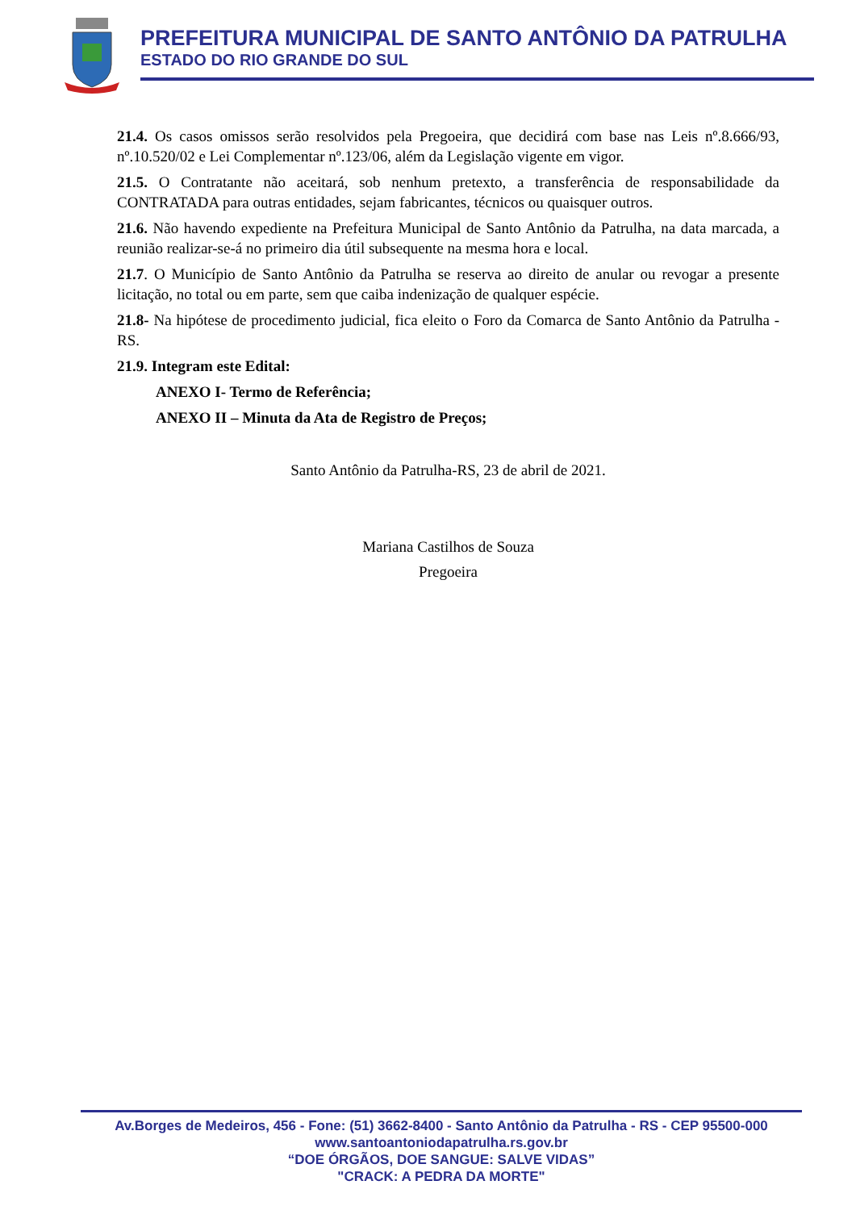PREFEITURA MUNICIPAL DE SANTO ANTÔNIO DA PATRULHA
ESTADO DO RIO GRANDE DO SUL
21.4. Os casos omissos serão resolvidos pela Pregoeira, que decidirá com base nas Leis nº.8.666/93, nº.10.520/02 e Lei Complementar nº.123/06, além da Legislação vigente em vigor.
21.5. O Contratante não aceitará, sob nenhum pretexto, a transferência de responsabilidade da CONTRATADA para outras entidades, sejam fabricantes, técnicos ou quaisquer outros.
21.6. Não havendo expediente na Prefeitura Municipal de Santo Antônio da Patrulha, na data marcada, a reunião realizar-se-á no primeiro dia útil subsequente na mesma hora e local.
21.7. O Município de Santo Antônio da Patrulha se reserva ao direito de anular ou revogar a presente licitação, no total ou em parte, sem que caiba indenização de qualquer espécie.
21.8- Na hipótese de procedimento judicial, fica eleito o Foro da Comarca de Santo Antônio da Patrulha - RS.
21.9. Integram este Edital:
ANEXO I- Termo de Referência;
ANEXO II – Minuta da Ata de Registro de Preços;
Santo Antônio da Patrulha-RS, 23 de abril de 2021.
Mariana Castilhos de Souza
Pregoeira
Av.Borges de Medeiros, 456 - Fone: (51) 3662-8400 - Santo Antônio da Patrulha - RS - CEP 95500-000
www.santoantoniodapatrulha.rs.gov.br
“DOE ÓRGÃOS, DOE SANGUE: SALVE VIDAS”
"CRACK: A PEDRA DA MORTE"